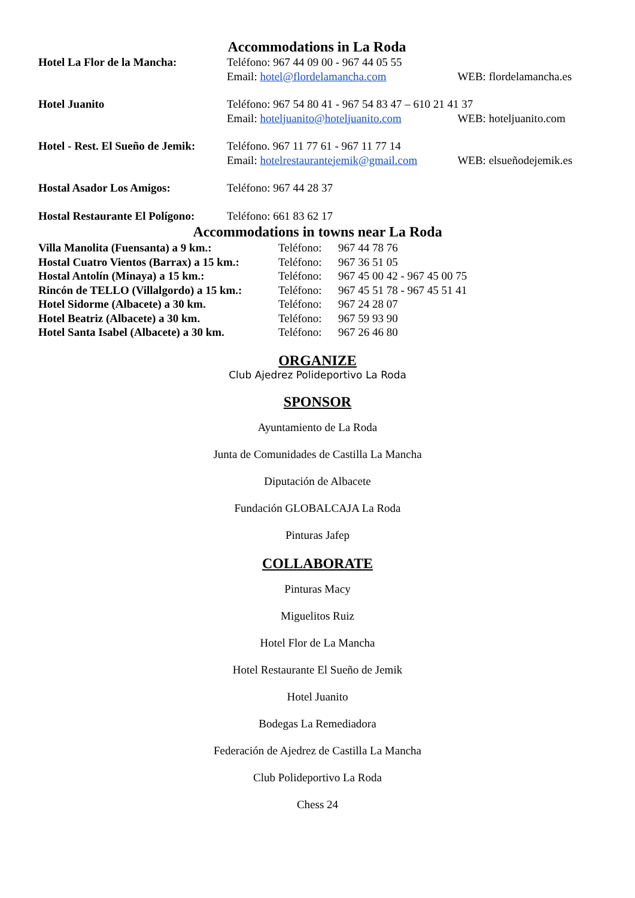Accommodations in La Roda
| Hotel La Flor de la Mancha: | Teléfono: 967 44 09 00 - 967 44 05 55 | |
| | Email: hotel@flordelamancha.com | WEB: flordelamancha.es |
| Hotel Juanito | Teléfono: 967 54 80 41 - 967 54 83 47 – 610 21 41 37 | |
| | Email: hoteljuanito@hoteljuanito.com | WEB: hoteljuanito.com |
| Hotel - Rest. El Sueño de Jemik: | Teléfono. 967 11 77 61 - 967 11 77 14 | |
| | Email: hotelrestaurantejemik@gmail.com | WEB: elsueñodejemik.es |
| Hostal Asador Los Amigos: | Teléfono: 967 44 28 37 | |
| Hostal Restaurante El Polígono: | Teléfono: 661 83 62 17 | |
Accommodations in towns near La Roda
| Villa Manolita (Fuensanta) a 9 km.: | Teléfono: | 967 44 78 76 |
| Hostal Cuatro Vientos (Barrax) a 15 km.: | Teléfono: | 967 36 51 05 |
| Hostal Antolín (Minaya) a 15 km.: | Teléfono: | 967 45 00 42 - 967 45 00 75 |
| Rincón de TELLO (Villalgordo) a 15 km.: | Teléfono: | 967 45 51 78 - 967 45 51 41 |
| Hotel Sidorme (Albacete) a 30 km. | Teléfono: | 967 24 28 07 |
| Hotel Beatriz (Albacete) a 30 km. | Teléfono: | 967 59 93 90 |
| Hotel Santa Isabel (Albacete) a 30 km. | Teléfono: | 967 26 46 80 |
ORGANIZE
Club Ajedrez Polideportivo La Roda
SPONSOR
Ayuntamiento de La Roda
Junta de Comunidades de Castilla La Mancha
Diputación de Albacete
Fundación GLOBALCAJA La Roda
Pinturas Jafep
COLLABORATE
Pinturas Macy
Miguelitos Ruiz
Hotel Flor de La Mancha
Hotel Restaurante El Sueño de Jemik
Hotel Juanito
Bodegas La Remediadora
Federación de Ajedrez de Castilla La Mancha
Club Polideportivo La Roda
Chess 24